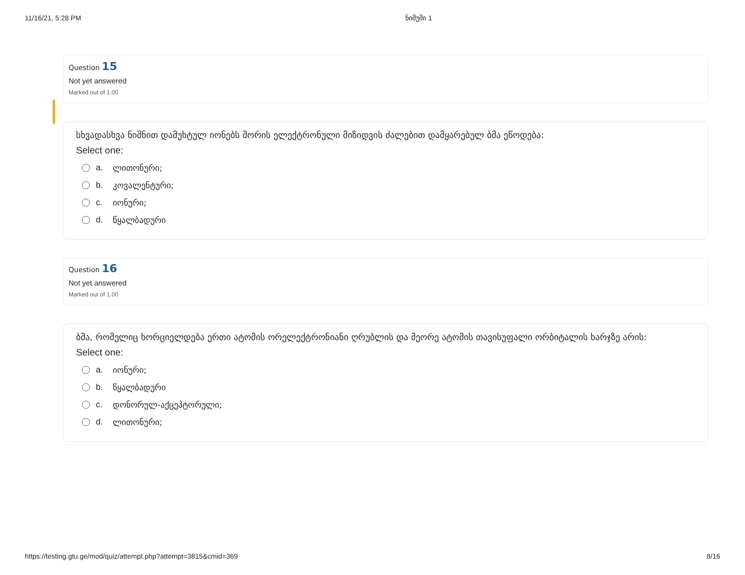11/16/21, 5:28 PM ნიმუში 1
Question 15
Not yet answered
Marked out of 1.00
სხვადასხვა ნიშნით დამუხტულ იონებს შორის ელექტრონული მიზიდვის ძალებით დამყარებულ ბმა ეწოდება:
Select one:
a. ლითონური;
b. კოვალენტური;
c. იონური;
d. წყალბადური
Question 16
Not yet answered
Marked out of 1.00
ბმა, რომელიც ხორციელდება ერთი ატომის ორელექტრონიანი ღრუბლის და მეორე ატომის თავისუფალი ორბიტალის ხარჯზე არის:
Select one:
a. იონური;
b. წყალბადური
c. დონორულ-აქცეპტორული;
d. ლითონური;
https://testing.gtu.ge/mod/quiz/attempt.php?attempt=3815&cmid=369 8/16